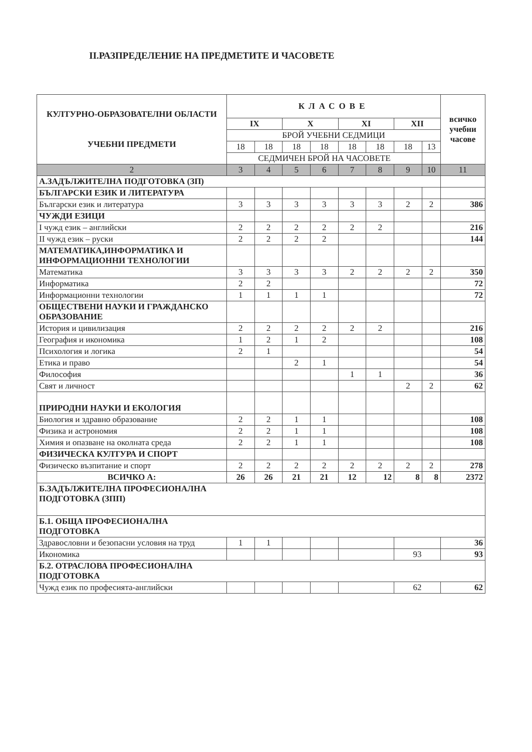II.РАЗПРЕДЕЛЕНИЕ НА ПРЕДМЕТИТЕ И ЧАСОВЕТЕ
| КУЛТУРНО-ОБРАЗОВАТЕЛНИ ОБЛАСТИ УЧЕБНИ ПРЕДМЕТИ | КЛАСОВЕ | | | | | | | | всичко учебни часове |
| --- | --- | --- | --- | --- | --- | --- | --- | --- | --- |
| | IX | | X | | XI | | XII | | |
| | БРОЙ УЧЕБНИ СЕДМИЦИ | | | | | | | | |
| | 18 | 18 | 18 | 18 | 18 | 18 | 18 | 13 | |
| | СЕДМИЧЕН БРОЙ НА ЧАСОВЕТЕ | | | | | | | | |
| 2 | 3 | 4 | 5 | 6 | 7 | 8 | 9 | 10 | 11 |
| А.ЗАДЪЛЖИТЕЛНА ПОДГОТОВКА (ЗП) | | | | | | | | | |
| БЪЛГАРСКИ ЕЗИК И ЛИТЕРАТУРА | | | | | | | | | |
| Български език и литература | 3 | 3 | 3 | 3 | 3 | 3 | 2 | 2 | 386 |
| ЧУЖДИ ЕЗИЦИ | | | | | | | | | |
| I чужд език – английски | 2 | 2 | 2 | 2 | 2 | 2 | | | 216 |
| II чужд език – руски | 2 | 2 | 2 | 2 | | | | | 144 |
| МАТЕМАТИКА,ИНФОРМАТИКА И ИНФОРМАЦИОННИ ТЕХНОЛОГИИ | | | | | | | | | |
| Математика | 3 | 3 | 3 | 3 | 2 | 2 | 2 | 2 | 350 |
| Информатика | 2 | 2 | | | | | | | 72 |
| Информационни технологии | 1 | 1 | 1 | 1 | | | | | 72 |
| ОБЩЕСТВЕНИ НАУКИ И ГРАЖДАНСКО ОБРАЗОВАНИЕ | | | | | | | | | |
| История и цивилизация | 2 | 2 | 2 | 2 | 2 | 2 | | | 216 |
| География и икономика | 1 | 2 | 1 | 2 | | | | | 108 |
| Психология и логика | 2 | 1 | | | | | | | 54 |
| Етика и право | | | 2 | 1 | | | | | 54 |
| Философия | | | | | 1 | 1 | | | 36 |
| Свят и личност | | | | | | | 2 | 2 | 62 |
| ПРИРОДНИ НАУКИ И ЕКОЛОГИЯ | | | | | | | | | |
| Биология и здравно образование | 2 | 2 | 1 | 1 | | | | | 108 |
| Физика и астрономия | 2 | 2 | 1 | 1 | | | | | 108 |
| Химия и опазване на околната среда | 2 | 2 | 1 | 1 | | | | | 108 |
| ФИЗИЧЕСКА КУЛТУРА И СПОРТ | | | | | | | | | |
| Физическо възпитание и спорт | 2 | 2 | 2 | 2 | 2 | 2 | 2 | 2 | 278 |
| ВСИЧКО А: | 26 | 26 | 21 | 21 | 12 | 12 | 8 | 8 | 2372 |
| Б.ЗАДЪЛЖИТЕЛНА ПРОФЕСИОНАЛНА ПОДГОТОВКА (ЗПП) | | | | | | | | | |
| Б.1. ОБЩА ПРОФЕСИОНАЛНА ПОДГОТОВКА | | | | | | | | | |
| Здравословни и безопасни условия на труд | 1 | 1 | | | | | | | 36 |
| Икономика | | | | | | | 93 | | 93 |
| Б.2. ОТРАСЛОВА ПРОФЕСИОНАЛНА ПОДГОТОВКА | | | | | | | | | |
| Чужд език по професията-английски | | | | | | | 62 | | 62 |